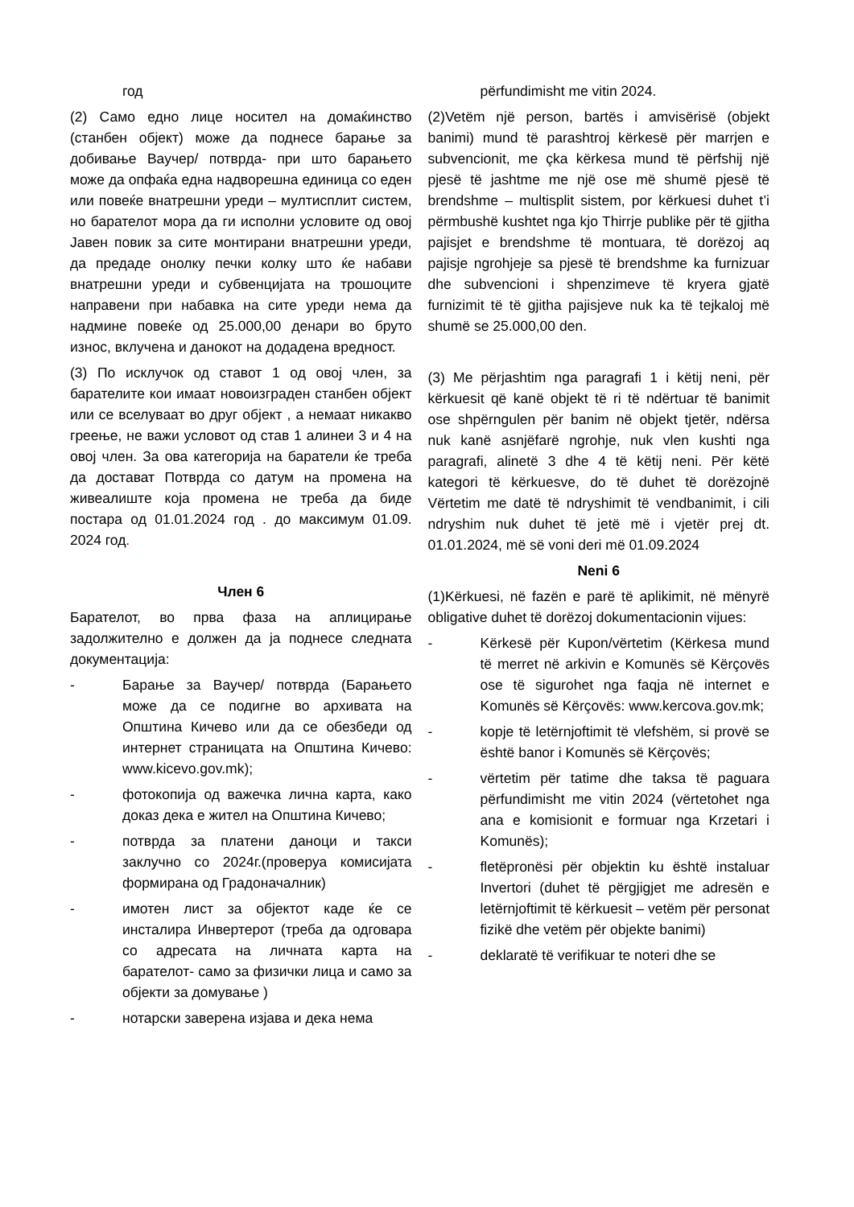год
(2) Само едно лице носител на домаќинство (станбен објект) може да поднесе барање за добивање Ваучер/ потврда- при што барањето може да опфаќа една надворешна единица со еден или повеќе внатрешни уреди – мултисплит систем, но барателот мора да ги исполни условите од овој Јавен повик за сите монтирани внатрешни уреди, да предаде онолку печки колку што ќе набави внатрешни уреди и субвенцијата на трошоците направени при набавка на сите уреди нема да надмине повеќе од 25.000,00 денари во бруто износ, вклучена и данокот на додадена вредност.
(3) По исклучок од ставот 1 од овој член, за барателите кои имаат новоизграден станбен објект или се вселуваат во друг објект , а немаат никакво греење, не важи условот од став 1 алинеи 3 и 4 на овој член. За ова категорија на баратели ќе треба да достават Потврда со датум на промена на живеалиште која промена не треба да биде постара од 01.01.2024 год . до максимум 01.09. 2024 год.
Член 6
Барателот, во прва фаза на аплицирање задолжително е должен да ја поднесе следната документација:
- Барање за Ваучер/ потврда (Барањето може да се подигне во архивата на Општина Кичево или да се обезбеди од интернет страницата на Општина Кичево: www.kicevo.gov.mk);
- фотокопија од важечка лична карта, како доказ дека е жител на Општина Кичево;
- потврда за платени даноци и такси заклучно со 2024г.(проверуа комисијата формирана од Градоначалник)
- имотен лист за објектот каде ќе се инсталира Инвертерот (треба да одговара со адресата на личната карта на барателот- само за физички лица и само за објекти за домување )
- нотарски заверена изјава и дека нема
përfundimisht me vitin 2024.
(2)Vetëm një person, bartës i amvisërisë (objekt banimi) mund të parashtroj kërkesë për marrjen e subvencionit, me çka kërkesa mund të përfshij një pjesë të jashtme me një ose më shumë pjesë të brendshme – multisplit sistem, por kërkuesi duhet t’i përmbushë kushtet nga kjo Thirrje publike për të gjitha pajisjet e brendshme të montuara, të dorëzoj aq pajisje ngrohjeje sa pjesë të brendshme ka furnizuar dhe subvencioni i shpenzimeve të kryera gjatë furnizimit të të gjitha pajisjeve nuk ka të tejkaloj më shumë se 25.000,00 den.
(3) Me përjashtim nga paragrafi 1 i këtij neni, për kërkuesit që kanë objekt të ri të ndërtuar të banimit ose shpërngulen për banim në objekt tjetër, ndërsa nuk kanë asnjëfarë ngrohje, nuk vlen kushti nga paragrafi, alinetë 3 dhe 4 të këtij neni. Për këtë kategori të kërkuesve, do të duhet të dorëzojnë Vërtetim me datë të ndryshimit të vendbanimit, i cili ndryshim nuk duhet të jetë më i vjetër prej dt. 01.01.2024, më së voni deri më 01.09.2024
Neni 6
(1)Kërkuesi, në fazën e parë të aplikimit, në mënyrë obligative duhet të dorëzoj dokumentacionin vijues:
- Kërkesë për Kupon/vërtetim (Kërkesa mund të merret në arkivin e Komunës së Kërçovës ose të sigurohet nga faqja në internet e Komunës së Kërçovës: www.kercova.gov.mk;
- kopje të letërnjoftimit të vlefshëm, si provë se është banor i Komunës së Kërçovës;
- vërtetim për tatime dhe taksa të paguara përfundimisht me vitin 2024 (vërtetohet nga ana e komisionit e formuar nga Krzetari i Komunës);
- fletëpronësi për objektin ku është instaluar Invertori (duhet të përgjigjet me adresën e letërnjoftimit të kërkuesit – vetëm për personat fizikë dhe vetëm për objekte banimi)
- deklaratë të verifikuar te noteri dhe se